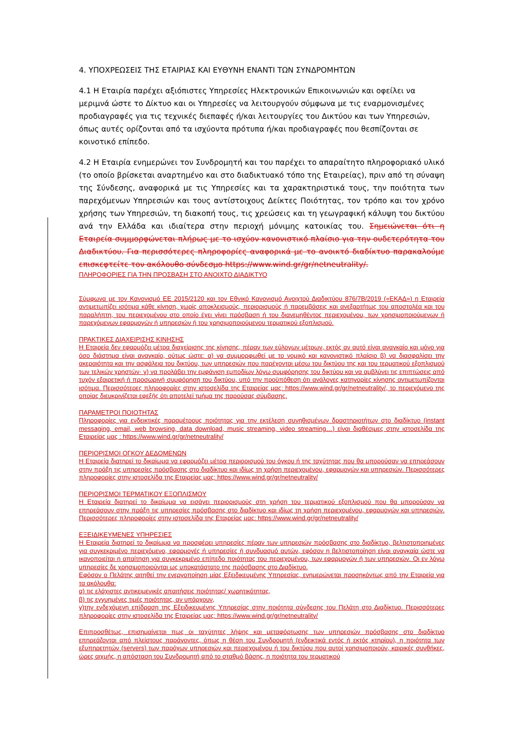4. ΥΠΟΧΡΕΩΣΕΙΣ ΤΗΣ ΕΤΑΙΡΙΑΣ ΚΑΙ ΕΥΘΥΝΗ ΕΝΑΝΤΙ ΤΩΝ ΣΥΝΔΡΟΜΗΤΩΝ
4.1 Η Εταιρία παρέχει αξιόπιστες Υπηρεσίες Ηλεκτρονικών Επικοινωνιών και οφείλει να μεριμνά ώστε το Δίκτυο και οι Υπηρεσίες να λειτουργούν σύμφωνα με τις εναρμονισμένες προδιαγραφές για τις τεχνικές διεπαφές ή/και λειτουργίες του Δικτύου και των Υπηρεσιών, όπως αυτές ορίζονται από τα ισχύοντα πρότυπα ή/και προδιαγραφές που θεσπίζονται σε κοινοτικό επίπεδο.
4.2 Η Εταιρία ενημερώνει τον Συνδρομητή και του παρέχει το απαραίτητο πληροφοριακό υλικό (το οποίο βρίσκεται αναρτημένο και στο διαδικτυακό τόπο της Εταιρείας), πριν από τη σύναψη της Σύνδεσης, αναφορικά με τις Υπηρεσίες και τα χαρακτηριστικά τους, την ποιότητα των παρεχόμενων Υπηρεσιών και τους αντίστοιχους Δείκτες Ποιότητας, τον τρόπο και τον χρόνο χρήσης των Υπηρεσιών, τη διακοπή τους, τις χρεώσεις και τη γεωγραφική κάλυψη του δικτύου ανά την Ελλάδα και ιδιαίτερα στην περιοχή μόνιμης κατοικίας του. Σημειώνεται ότι η Εταιρεία συμμορφώνεται πλήρως με το ισχύον κανονιστικό πλαίσιο για την ουδετερότητα του Διαδικτύου. Για περισσότερες πληροφορίες αναφορικά με το ανοικτό διαδίκτυο παρακαλούμε επισκεφτείτε τον ακόλουθο σύνδεσμο https://www.wind.gr/gr/netneutrality/.
ΠΛΗΡΟΦΟΡΙΕΣ ΓΙΑ ΤΗΝ ΠΡΟΣΒΑΣΗ ΣΤΟ ΑΝΟΙΧΤΟ ΔΙΑΔΙΚΤΥΟ
Σύμφωνα με τον Κανονισμό ΕΕ 2015/2120 και τον Εθνικό Κανονισμό Ανοιχτού Διαδικτύου 876/7Β/2019 («ΕΚΑΔ») η Εταιρεία αντιμετωπίζει ισότιμα κάθε κίνηση, χωρίς αποκλεισμούς, περιορισμούς ή παρεμβάσεις και ανεξαρτήτως του αποστολέα και του παραλήπτη, του περιεχομένου στο οποίο έχει γίνει πρόσβαση ή του διανεμηθέντος περιεχομένου, των χρησιμοποιούμενων ή παρεχόμενων εφαρμογών ή υπηρεσιών ή του χρησιμοποιούμενου τερματικού εξοπλισμού.
ΠΡΑΚΤΙΚΕΣ ΔΙΑΧΕΙΡΙΣΗΣ ΚΙΝΗΣΗΣ
Η Εταιρεία δεν εφαρμόζει μέτρα διαχείρισης της κίνησης, πέραν των εύλογων μέτρων, εκτός αν αυτό είναι αναγκαίο και μόνο για όσο διάστημα είναι αναγκαίο, ούτως ώστε: α) να συμμορφωθεί με το νομικό και κανονιστικό πλαίσιο β) να διασφαλίσει την ακεραιότητα και την ασφάλεια του δικτύου, των υπηρεσιών που παρέχονται μέσω του δικτύου της και του τερματικού εξοπλισμού των τελικών χρηστών· γ) να προλάβει την εμφάνιση εμποδίων λόγω συμφόρησης του δικτύου και να αμβλύνει τις επιπτώσεις από τυχόν εξαιρετική ή προσωρινή συμφόρηση του δικτύου, υπό την προϋπόθεση ότι ανάλογες κατηγορίες κίνησης αντιμετωπίζονται ισότιμα. Περισσότερες πληροφορίες στην ιστοσελίδα της Εταιρείας μας: https://www.wind.gr/gr/netneutrality/, το περιεχόμενο της οποίας διευκρινίζεται εφεξής ότι αποτελεί τμήμα της παρούσας σύμβασης.
ΠΑΡΑΜΕΤΡΟΙ ΠΟΙΟΤΗΤΑΣ
Πληροφορίες για ενδεικτικές παραμέτρους ποιότητας για την εκτέλεση συνηθισμένων δραστηριοτήτων στο διαδίκτυο (instant messaging, email, web browsing, data download, music streaming, video streaming…) είναι διαθέσιμες στην ιστοσελίδα της Εταιρείας μας : https://www.wind.gr/gr/netneutrality/
ΠΕΡΙΟΡΙΣΜΟΙ ΟΓΚΟΥ ΔΕΔΟΜΕΝΩΝ
Η Εταιρεία διατηρεί το δικαίωμα να εφαρμόζει μέτρα περιορισμού του όγκου ή της ταχύτητας που θα μπορούσαν να επηρεάσουν στην πράξη τις υπηρεσίες πρόσβασης στο διαδίκτυο και ιδίως τη χρήση περιεχομένου, εφαρμογών και υπηρεσιών. Περισσότερες πληροφορίες στην ιστοσελίδα της Εταιρείας μας: https://www.wind.gr/gr/netneutrality/
ΠΕΡΙΟΡΙΣΜΟΙ ΤΕΡΜΑΤΙΚΟΥ ΕΞΟΠΛΙΣΜΟΥ
Η Εταιρεία διατηρεί το δικαίωμα να εισάγει περιορισμούς στη χρήση του τερματικού εξοπλισμού που θα μπορούσαν να επηρεάσουν στην πράξη τις υπηρεσίες πρόσβασης στο διαδίκτυο και ιδίως τη χρήση περιεχομένου, εφαρμογών και υπηρεσιών. Περισσότερες πληροφορίες στην ιστοσελίδα της Εταιρείας μας: https://www.wind.gr/gr/netneutrality/
ΕΞΕΙΔΙΚΕΥΜΕΝΕΣ ΥΠΗΡΕΣΙΕΣ
Η Εταιρεία διατηρεί το δικαίωμα να προσφέρει υπηρεσίες πέραν των υπηρεσιών πρόσβασης στο διαδίκτυο, βελτιστοποιημένες για συγκεκριμένο περιεχόμενο, εφαρμογές ή υπηρεσίες ή συνδυασμό αυτών, εφόσον η βελτιστοποίηση είναι αναγκαία ώστε να ικανοποιείται η απαίτηση για συγκεκριμένο επίπεδο ποιότητας του περιεχομένου, των εφαρμογών ή των υπηρεσιών. Οι εν λόγω υπηρεσίες δε χρησιμοποιούνται ως υποκατάστατο της πρόσβασης στο Διαδίκτυο.
Εφόσον ο Πελάτης αιτηθεί την ενεργοποίηση μίας Εξειδικευμένης Υπηρεσίας, ενημερώνεται προσηκόντως από την Εταιρεία για τα ακόλουθα:
α) τις ελάχιστες αντικειμενικές απαιτήσεις ποιότητας/ χωρητικότητας,
β) τις εγγυημένες τιμές ποιότητας, αν υπάρχουν,
γ)την ενδεχόμενη επίδραση της Εξειδικευμένης Υπηρεσίας στην ποιότητα σύνδεσης του Πελάτη στο Διαδίκτυο. Περισσότερες πληροφορίες στην ιστοσελίδα της Εταιρείας μας: https://www.wind.gr/gr/netneutrality/
Επιπροσθέτως, επισημαίνεται πως οι ταχύτητες λήψης και μεταφόρτωσης των υπηρεσιών πρόσβασης στο διαδίκτυο επηρεάζονται από πλείστους παράγοντες, όπως η θέση του Συνδρομητή (ενδεικτικά εντός ή εκτός κτηρίου), η ποιότητα των εξυπηρετητών (servers) των παρόχων υπηρεσιών και περιεχομένου ή του δικτύου που αυτοί χρησιμοποιούν, καιρικές συνθήκες, ώρες αιχμής, η απόσταση του Συνδρομητή από το σταθμό βάσης, η ποιότητα του τερματικού